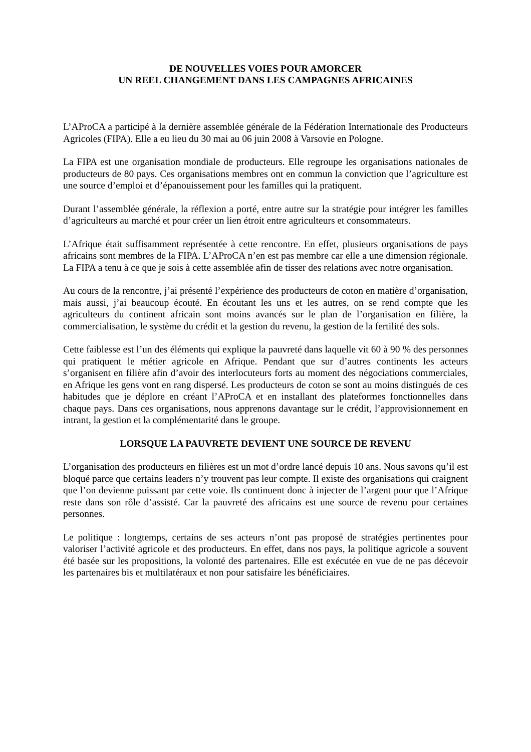DE NOUVELLES VOIES POUR AMORCER
UN REEL CHANGEMENT DANS LES CAMPAGNES AFRICAINES
L’AProCA a participé à la dernière assemblée générale de la Fédération Internationale des Producteurs Agricoles (FIPA). Elle a eu lieu du 30 mai au 06 juin 2008 à Varsovie en Pologne.
La FIPA est une organisation mondiale de producteurs. Elle regroupe les organisations nationales de producteurs de 80 pays. Ces organisations membres ont en commun la conviction que l’agriculture est une source d’emploi et d’épanouissement pour les familles qui la pratiquent.
Durant l’assemblée générale, la réflexion a porté, entre autre sur la stratégie pour intégrer les familles d’agriculteurs au marché et pour créer un lien étroit entre agriculteurs et consommateurs.
L’Afrique était suffisamment représentée à cette rencontre. En effet, plusieurs organisations de pays africains sont membres de la FIPA. L’AProCA n’en est pas membre car elle a une dimension régionale. La FIPA a tenu à ce que je sois à cette assemblée afin de tisser des relations avec notre organisation.
Au cours de la rencontre, j’ai présenté l’expérience des producteurs de coton en matière d’organisation, mais aussi, j’ai beaucoup écouté. En écoutant les uns et les autres, on se rend compte que les agriculteurs du continent africain sont moins avancés sur le plan de l’organisation en filière, la commercialisation, le système du crédit et la gestion du revenu, la gestion de la fertilité des sols.
Cette faiblesse est l’un des éléments qui explique la pauvreté dans laquelle vit 60 à 90 % des personnes qui pratiquent le métier agricole en Afrique. Pendant que sur d’autres continents les acteurs s’organisent en filière afin d’avoir des interlocuteurs forts au moment des négociations commerciales, en Afrique les gens vont en rang dispersé. Les producteurs de coton se sont au moins distingués de ces habitudes que je déplore en créant l’AProCA et en installant des plateformes fonctionnelles dans chaque pays. Dans ces organisations, nous apprenons davantage sur le crédit, l’approvisionnement en intrant, la gestion et la complémentarité dans le groupe.
LORSQUE LA PAUVRETE DEVIENT UNE SOURCE DE REVENU
L’organisation des producteurs en filières est un mot d’ordre lancé depuis 10 ans. Nous savons qu’il est bloqué parce que certains leaders n’y trouvent pas leur compte. Il existe des organisations qui craignent que l’on devienne puissant par cette voie. Ils continuent donc à injecter de l’argent pour que l’Afrique reste dans son rôle d’assisté. Car la pauvreté des africains est une source de revenu pour certaines personnes.
Le politique : longtemps, certains de ses acteurs n’ont pas proposé de stratégies pertinentes pour valoriser l’activité agricole et des producteurs. En effet, dans nos pays, la politique agricole a souvent été basée sur les propositions, la volonté des partenaires. Elle est exécutée en vue de ne pas décevoir les partenaires bis et multilatéraux et non pour satisfaire les bénéficiaires.